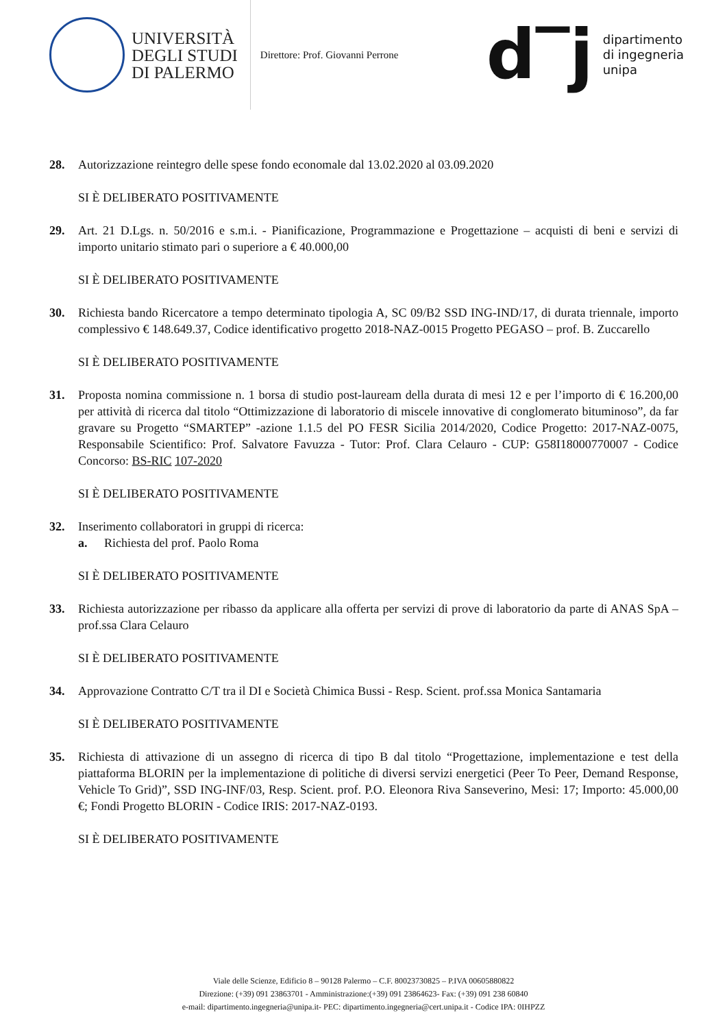UNIVERSITÀ
DEGLI STUDI
DI PALERMO
Direttore: Prof. Giovanni Perrone
d‾j
dipartimento
di ingegneria
unipa
28. Autorizzazione reintegro delle spese fondo economale dal 13.02.2020 al 03.09.2020
SI È DELIBERATO POSITIVAMENTE
29. Art. 21 D.Lgs. n. 50/2016 e s.m.i. - Pianificazione, Programmazione e Progettazione – acquisti di beni e servizi di importo unitario stimato pari o superiore a € 40.000,00
SI È DELIBERATO POSITIVAMENTE
30. Richiesta bando Ricercatore a tempo determinato tipologia A, SC 09/B2 SSD ING-IND/17, di durata triennale, importo complessivo € 148.649.37, Codice identificativo progetto 2018-NAZ-0015 Progetto PEGASO – prof. B. Zuccarello
SI È DELIBERATO POSITIVAMENTE
31. Proposta nomina commissione n. 1 borsa di studio post-lauream della durata di mesi 12 e per l’importo di € 16.200,00 per attività di ricerca dal titolo “Ottimizzazione di laboratorio di miscele innovative di conglomerato bituminoso”, da far gravare su Progetto “SMARTEP” -azione 1.1.5 del PO FESR Sicilia 2014/2020, Codice Progetto: 2017-NAZ-0075, Responsabile Scientifico: Prof. Salvatore Favuzza - Tutor: Prof. Clara Celauro - CUP: G58I18000770007 - Codice Concorso: BS-RIC 107-2020
SI È DELIBERATO POSITIVAMENTE
32. Inserimento collaboratori in gruppi di ricerca:
a. Richiesta del prof. Paolo Roma
SI È DELIBERATO POSITIVAMENTE
33. Richiesta autorizzazione per ribasso da applicare alla offerta per servizi di prove di laboratorio da parte di ANAS SpA – prof.ssa Clara Celauro
SI È DELIBERATO POSITIVAMENTE
34. Approvazione Contratto C/T tra il DI e Società Chimica Bussi - Resp. Scient. prof.ssa Monica Santamaria
SI È DELIBERATO POSITIVAMENTE
35. Richiesta di attivazione di un assegno di ricerca di tipo B dal titolo “Progettazione, implementazione e test della piattaforma BLORIN per la implementazione di politiche di diversi servizi energetici (Peer To Peer, Demand Response, Vehicle To Grid)”, SSD ING-INF/03, Resp. Scient. prof. P.O. Eleonora Riva Sanseverino, Mesi: 17; Importo: 45.000,00 €; Fondi Progetto BLORIN - Codice IRIS: 2017-NAZ-0193.
SI È DELIBERATO POSITIVAMENTE
Viale delle Scienze, Edificio 8 – 90128 Palermo – C.F. 80023730825 – P.IVA 00605880822
Direzione: (+39) 091 23863701 - Amministrazione:(+39) 091 23864623- Fax: (+39) 091 238 60840
e-mail: dipartimento.ingegneria@unipa.it- PEC: dipartimento.ingegneria@cert.unipa.it - Codice IPA: 0IHPZZ